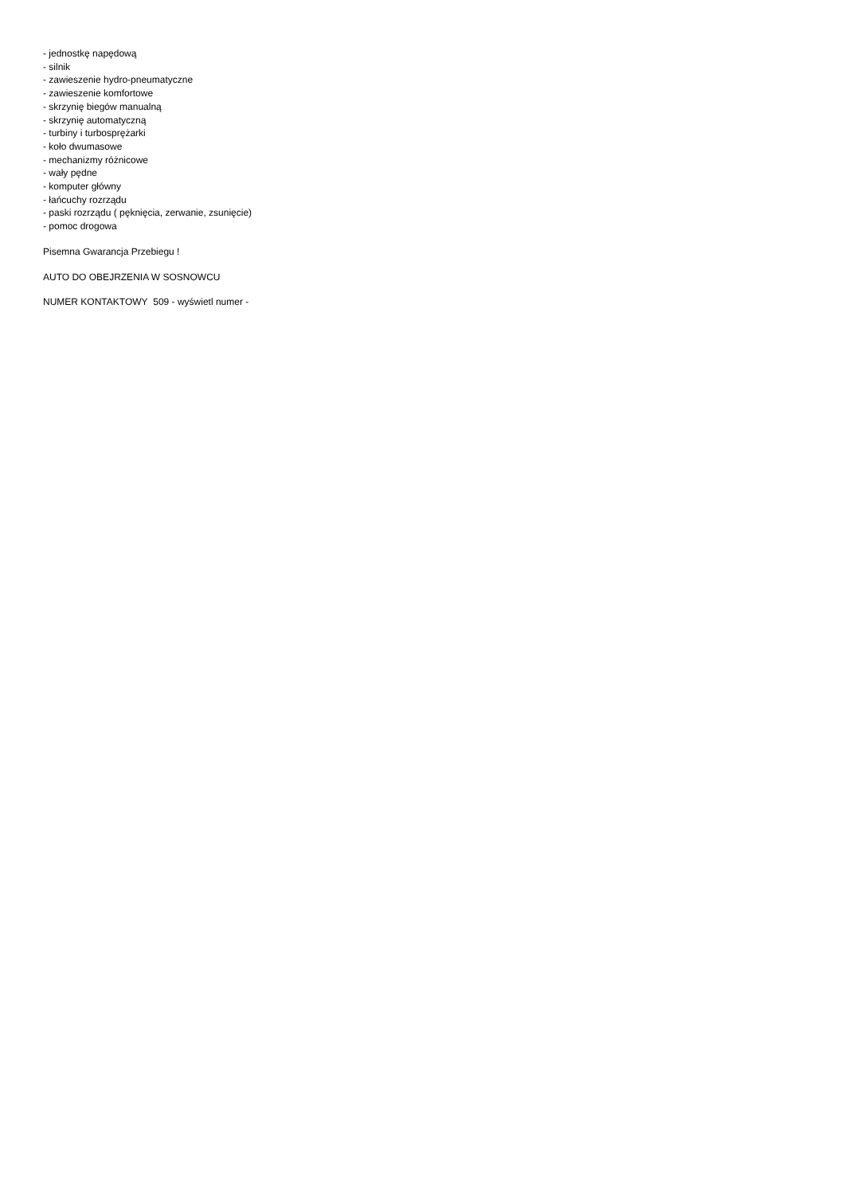- jednostkę napędową
- silnik
- zawieszenie hydro-pneumatyczne
- zawieszenie komfortowe
- skrzynię biegów manualną
- skrzynię automatyczną
- turbiny i turbosprężarki
- koło dwumasowe
- mechanizmy różnicowe
- wały pędne
- komputer główny
- łańcuchy rozrządu
- paski rozrządu ( pęknięcia, zerwanie, zsunięcie)
- pomoc drogowa
Pisemna Gwarancja Przebiegu !
AUTO DO OBEJRZENIA W SOSNOWCU
NUMER KONTAKTOWY 509 - wyświetl numer -